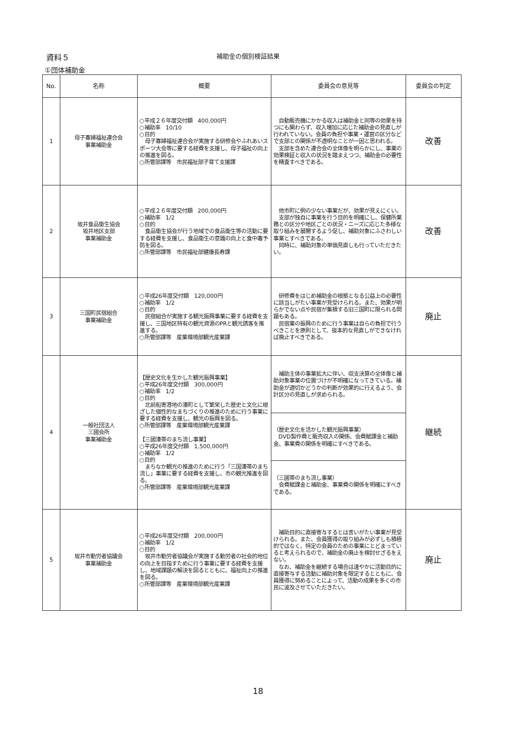資料５
補助金の個別検証結果
①団体補助金
| No. | 名称 | 概要 | 委員会の意見等 | 委員会の判定 |
| --- | --- | --- | --- | --- |
| 1 | 母子寡婦福祉連合会 事業補助金 | ○平成２６年度交付額 400,000円 ○補助率 10/10 ○目的 母子寡婦福祉連合会が実施する研修会やふれあいスポーツ大会等に要する経費を支援し、母子福祉の向上の推進を図る。 ○所管部課等 市民福祉部子育て支援課 | 自動販売機にかかる収入は補助金と同等の効果を持つにも関わらず、収入増加に応じた補助金の見直しが行われていない。会員の負担や事業・運営の区分などで支部との関係が不透明なことが一因と思われる。 支部を含めた連合会の全体像を明らかにし、事業の効果検証と収入の状況を踏まえつつ、補助金の必要性を精査すべきである。 | 改善 |
| 2 | 坂井食品衛生協会 坂井地区支部 事業補助金 | ○平成２６年度交付額 200,000円 ○補助率 1/2 ○目的 食品衛生協会が行う地域での食品衛生等の活動に要する経費を支援し、食品衛生の意識の向上と食中毒予防を図る。 ○所管部課等 市民福祉部健康長寿課 | 他市町に例の少ない事業だが、効果が見えにくい。 支部が独自に事業を行う目的を明確にし、保健所業務との区分や地区ごとの状況・ニーズに応じた多様な取り組みを展開するよう促し、補助対象にふさわしい事業とすべきである。 同時に、補助対象の単価見直しも行っていただきたい。 | 改善 |
| 3 | 三国町民宿組合 事業補助金 | ○平成26年度交付額 120,000円 ○補助率 1/2 ○目的 民宿組合が実施する観光振興事業に要する経費を支援し、三国地区特有の観光資源のPRと観光誘客を推進する。 ○所管部課等 産業環境部観光産業課 | 研修費をはじめ補助金の根拠となる公益上の必要性に該当しがたい事業が見受けられる。また、効果が明らかでない点や民宿が集積する旧三国町に限られる問題もある。 民宿業の振興のために行う事業は自らの負担で行うべきことを原則として、抜本的な見直しができなければ廃止すべきである。 | 廃止 |
| 4 | 一般社団法人 三國会所 事業補助金 | 【歴史文化を生かした観光振興事業】 ○平成26年度交付額 300,000円 ○補助率 1/2 ○目的 北前船寄港地の湊町として繁栄した歴史と文化に根ざした個性的なまちづくりの推進のために行う事業に要する経費を支援し、観光の振興を図る。 ○所管部課等 産業環境部観光産業課 【三國湊帯のまち流し事業】 ○平成26年度交付額 1,500,000円 ○補助率 1/2 ○目的 まちなか観光の推進のために行う「三国湊帯のまち流し」事業に要する経費を支援し、市の観光推進を図る。 ○所管部課等 産業環境部観光産業課 | 補助主体の事業拡大に伴い、収支決算の全体像と補助対象事業の位置づけが不明確になってきている。補助金が適切かどうかの判断が効果的に行えるよう、会計区分の見直しが求められる。 | 継続 |
| | | | （歴史文化を活かした観光振興事業） DVD製作費と販売収入の関係、会費賦課金と補助金、事業費の関係を明確にすべきである。 | |
| | | | （三國帯のまち流し事業） 会費賦課金と補助金、事業費の関係を明確にすべきである。 | |
| 5 | 坂井市勤労者協議会 事業補助金 | ○平成26年度交付額 200,000円 ○補助率 1/2 ○目的 坂井市勤労者協議会が実施する勤労者の社会的地位の向上を目指すために行う事業に要する経費を支援し、地域課題の解決を図るとともに、福祉向上の推進を図る。 ○所管部課等 産業環境部観光産業課 | 補助目的に直接寄与するとは言いがたい事業が見受けられる。また、会員獲得の取り組みが必ずしも積極的ではなく、特定の会員のための事業にとどまっていると考えられるので、補助金の廃止を検討せざるをえない。 なお、補助金を継続する場合は速やかに活動目的に直接寄与する活動に補助対象を限定するとともに、会員獲得に努めることによって、活動の成果を多くの市民に波及させていただきたい。 | 廃止 |
18